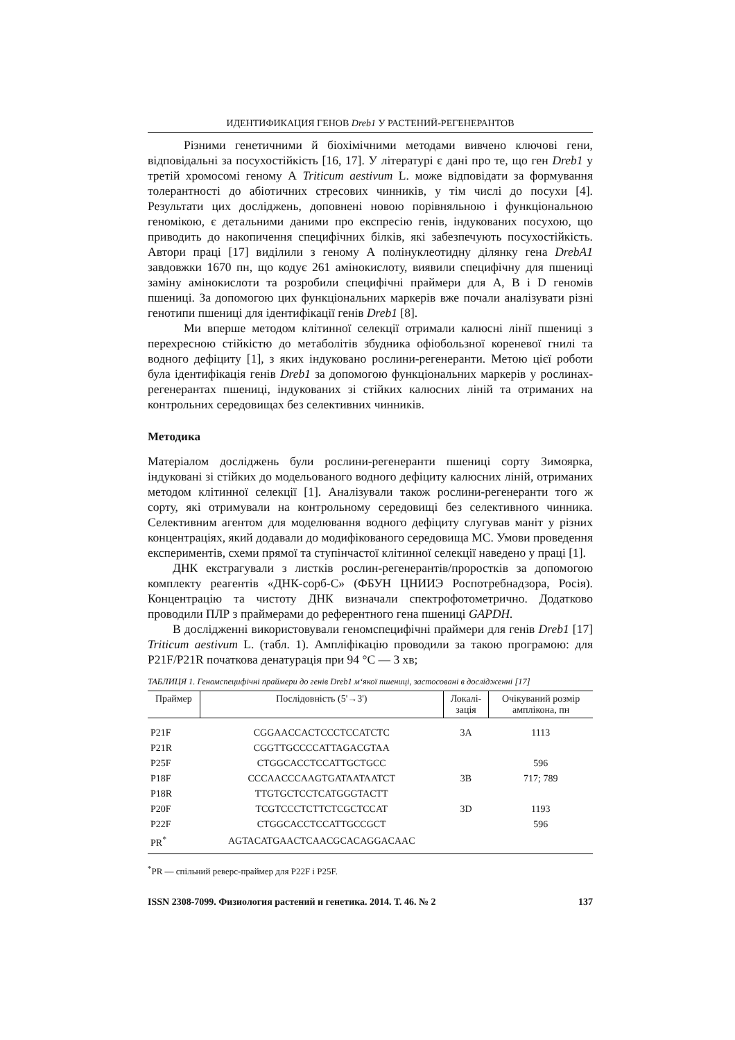ИДЕНТИФИКАЦИЯ ГЕНОВ Dreb1 У РАСТЕНИЙ-РЕГЕНЕРАНТОВ
Різними генетичними й біохімічними методами вивчено ключові гени, відповідальні за посухостійкість [16, 17]. У літературі є дані про те, що ген Dreb1 у третій хромосомі геному А Triticum aestivum L. може відповідати за формування толерантності до абіотичних стресових чинників, у тім числі до посухи [4]. Результати цих досліджень, доповнені новою порівняльною і функціональною геномікою, є детальними даними про експресію генів, індукованих посухою, що приводить до накопичення специфічних білків, які забезпечують посухостійкість. Автори праці [17] виділили з геному А полінуклеотидну ділянку гена DrebA1 завдовжки 1670 пн, що кодує 261 амінокислоту, виявили специфічну для пшениці заміну амінокислоти та розробили специфічні праймери для А, В і D геномів пшениці. За допомогою цих функціональних маркерів вже почали аналізувати різні генотипи пшениці для ідентифікації генів Dreb1 [8].
Ми вперше методом клітинної селекції отримали калюсні лінії пшениці з перехресною стійкістю до метаболітів збудника офіобользної кореневої гнилі та водного дефіциту [1], з яких індуковано рослини-регенеранти. Метою цієї роботи була ідентифікація генів Dreb1 за допомогою функціональних маркерів у рослинах-регенерантах пшениці, індукованих зі стійких калюсних ліній та отриманих на контрольних середовищах без селективних чинників.
Методика
Матеріалом досліджень були рослини-регенеранти пшениці сорту Зимоярка, індуковані зі стійких до модельованого водного дефіциту калюсних ліній, отриманих методом клітинної селекції [1]. Аналізували також рослини-регенеранти того ж сорту, які отримували на контрольному середовищі без селективного чинника. Селективним агентом для моделювання водного дефіциту слугував маніт у різних концентраціях, який додавали до модифікованого середовища МС. Умови проведення експериментів, схеми прямої та ступінчастої клітинної селекції наведено у праці [1].
ДНК екстрагували з листків рослин-регенерантів/проростків за допомогою комплекту реагентів «ДНК-сорб-С» (ФБУН ЦНИИЭ Роспотребнадзора, Росія). Концентрацію та чистоту ДНК визначали спектрофотометрично. Додатково проводили ПЛР з праймерами до референтного гена пшениці GAPDH.
В дослідженні використовували геномспецифічні праймери для генів Dreb1 [17] Triticum aestivum L. (табл. 1). Ампліфікацію проводили за такою програмою: для P21F/P21R початкова денатурація при 94 °С — 3 хв;
ТАБЛИЦЯ 1. Геномспецифічні праймери до генів Dreb1 м‘якої пшениці, застосовані в дослідженні [17]
| Праймер | Послідовність (5'→3') | Локалі- зація | Очікуваний розмір амплікона, пн |
| --- | --- | --- | --- |
| P21F | CGGAACCACTCCCTCCATCTC | 3A | 1113 |
| P21R | CGGTTGCCCCATTAGACGTAA | | |
| P25F | CTGGCACCTCCATTGCTGCC | | 596 |
| P18F | CCCAACCCAAGTGATAATAATCT | 3B | 717; 789 |
| P18R | TTGTGCTCCTCATGGGTACTT | | |
| P20F | TCGTCCCTCTTCTCGCTCCAT | 3D | 1193 |
| P22F | CTGGCACCTCCATTGCCGCT | | 596 |
| PR<sup>*</sup> | AGTACATGAACTCAACGCACAGGACAAC | | |
<sup>*</sup> PR — спільний реверс-праймер для P22F і P25F.
ISSN 2308-7099. Физиология растений и генетика. 2014. Т. 46. № 2 137